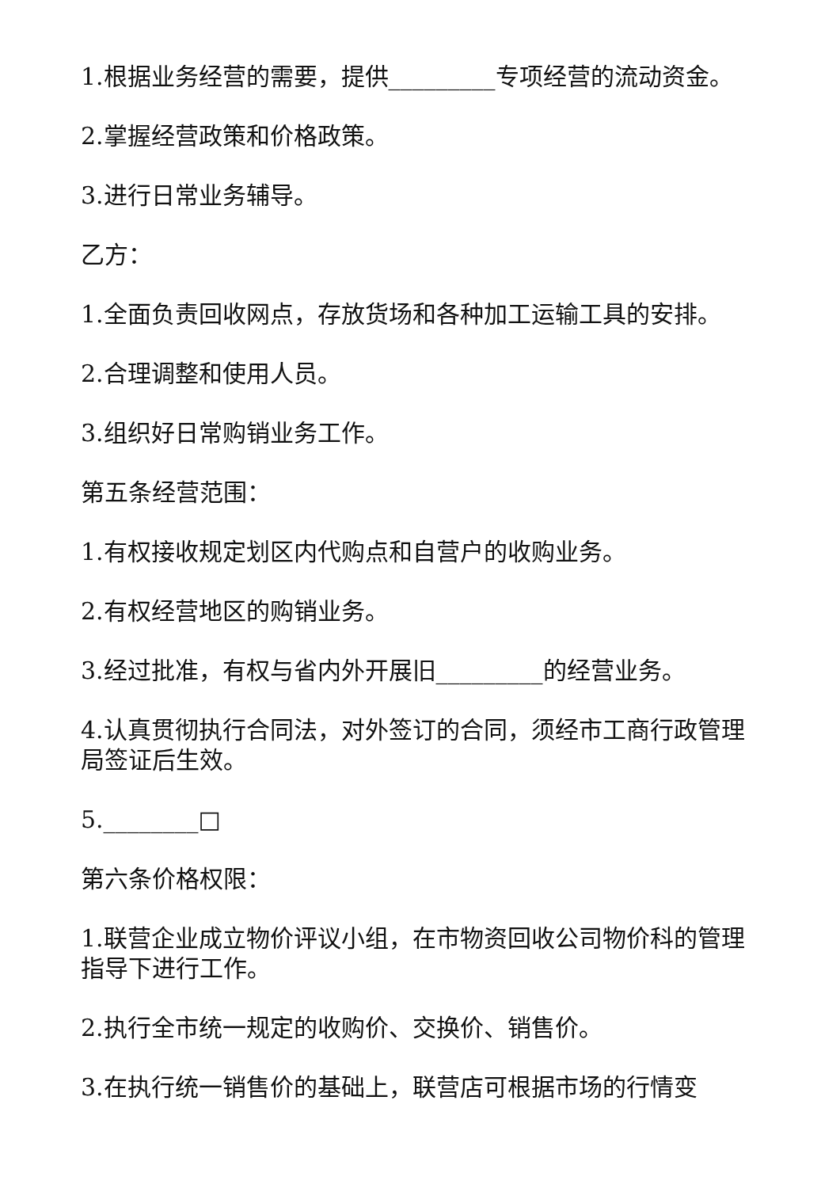1.根据业务经营的需要，提供_________专项经营的流动资金。
2.掌握经营政策和价格政策。
3.进行日常业务辅导。
乙方：
1.全面负责回收网点，存放货场和各种加工运输工具的安排。
2.合理调整和使用人员。
3.组织好日常购销业务工作。
第五条经营范围：
1.有权接收规定划区内代购点和自营户的收购业务。
2.有权经营地区的购销业务。
3.经过批准，有权与省内外开展旧_________的经营业务。
4.认真贯彻执行合同法，对外签订的合同，须经市工商行政管理局签证后生效。
5.________□
第六条价格权限：
1.联营企业成立物价评议小组，在市物资回收公司物价科的管理指导下进行工作。
2.执行全市统一规定的收购价、交换价、销售价。
3.在执行统一销售价的基础上，联营店可根据市场的行情变